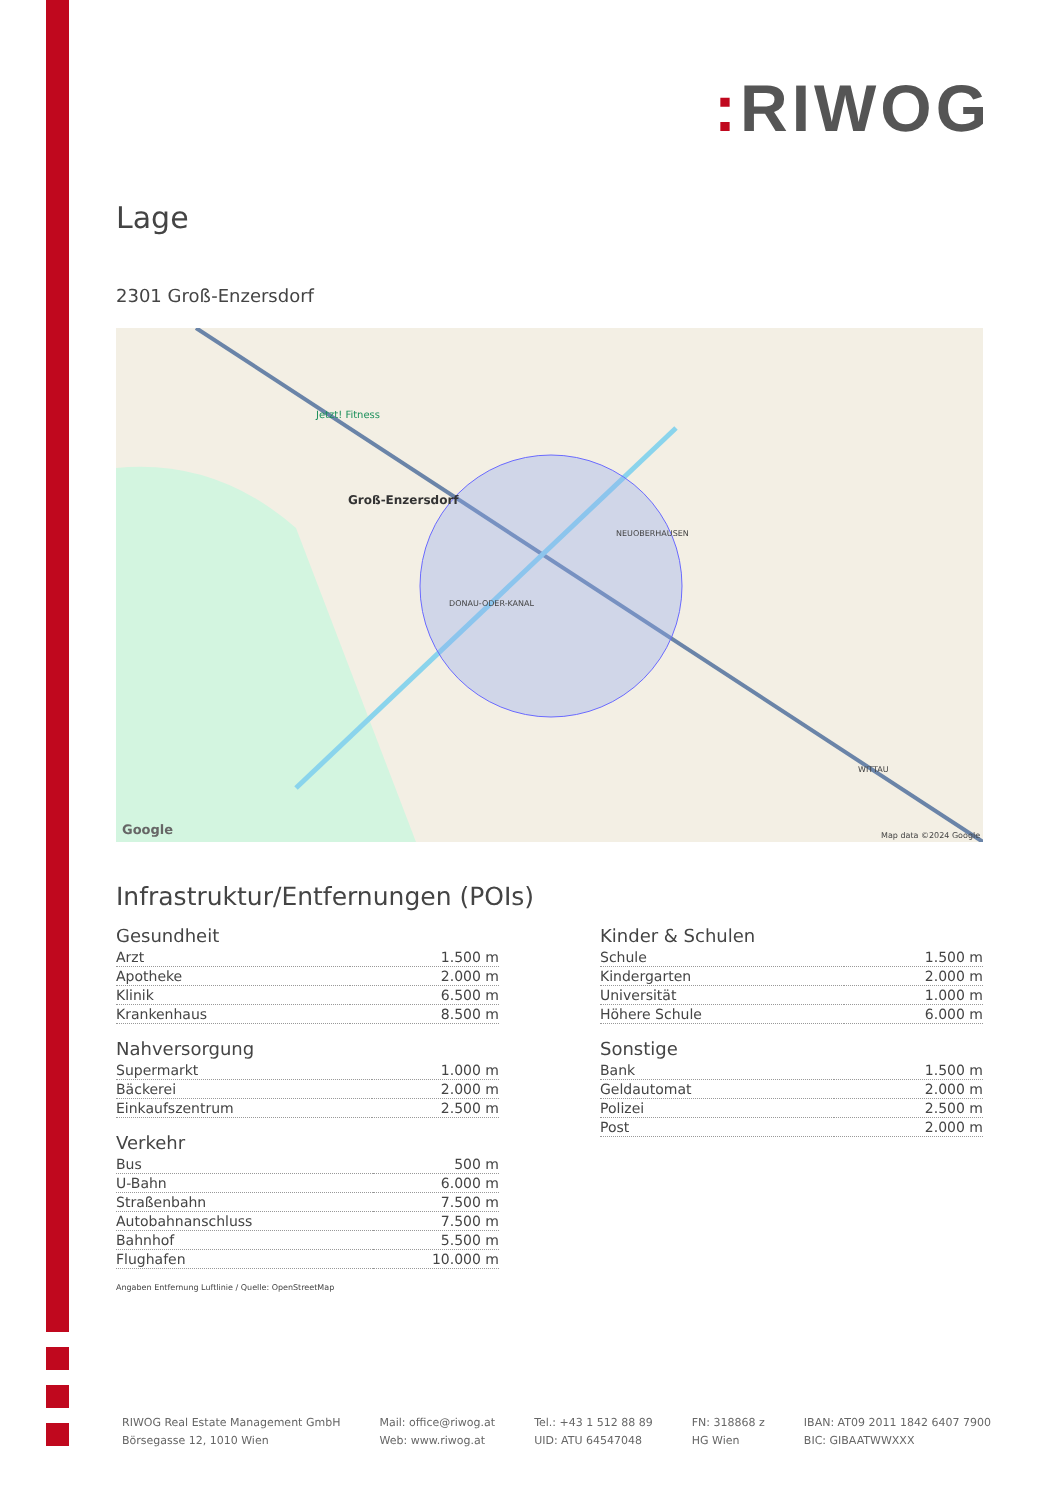: RIWOG
Lage
2301 Groß-Enzersdorf
Groß-Enzersdorf
Jetzt! Fitness
NEUOBERHAUSEN
DONAU-ODER-KANAL
WITTAU
Google
Map data ©2024 Google
Infrastruktur/Entfernungen (POIs)
Gesundheit
| Arzt | 1.500 m |
| Apotheke | 2.000 m |
| Klinik | 6.500 m |
| Krankenhaus | 8.500 m |
Nahversorgung
| Supermarkt | 1.000 m |
| Bäckerei | 2.000 m |
| Einkaufszentrum | 2.500 m |
Verkehr
| Bus | 500 m |
| U-Bahn | 6.000 m |
| Straßenbahn | 7.500 m |
| Autobahnanschluss | 7.500 m |
| Bahnhof | 5.500 m |
| Flughafen | 10.000 m |
Angaben Entfernung Luftlinie / Quelle: OpenStreetMap
Kinder & Schulen
| Schule | 1.500 m |
| Kindergarten | 2.000 m |
| Universität | 1.000 m |
| Höhere Schule | 6.000 m |
Sonstige
| Bank | 1.500 m |
| Geldautomat | 2.000 m |
| Polizei | 2.500 m |
| Post | 2.000 m |
RIWOG Real Estate Management GmbH
Börsegasse 12, 1010 Wien
Mail: office@riwog.at
Web: www.riwog.at
Tel.: +43 1 512 88 89
UID: ATU 64547048
FN: 318868 z
HG Wien
IBAN: AT09 2011 1842 6407 7900
BIC: GIBAATWWXXX